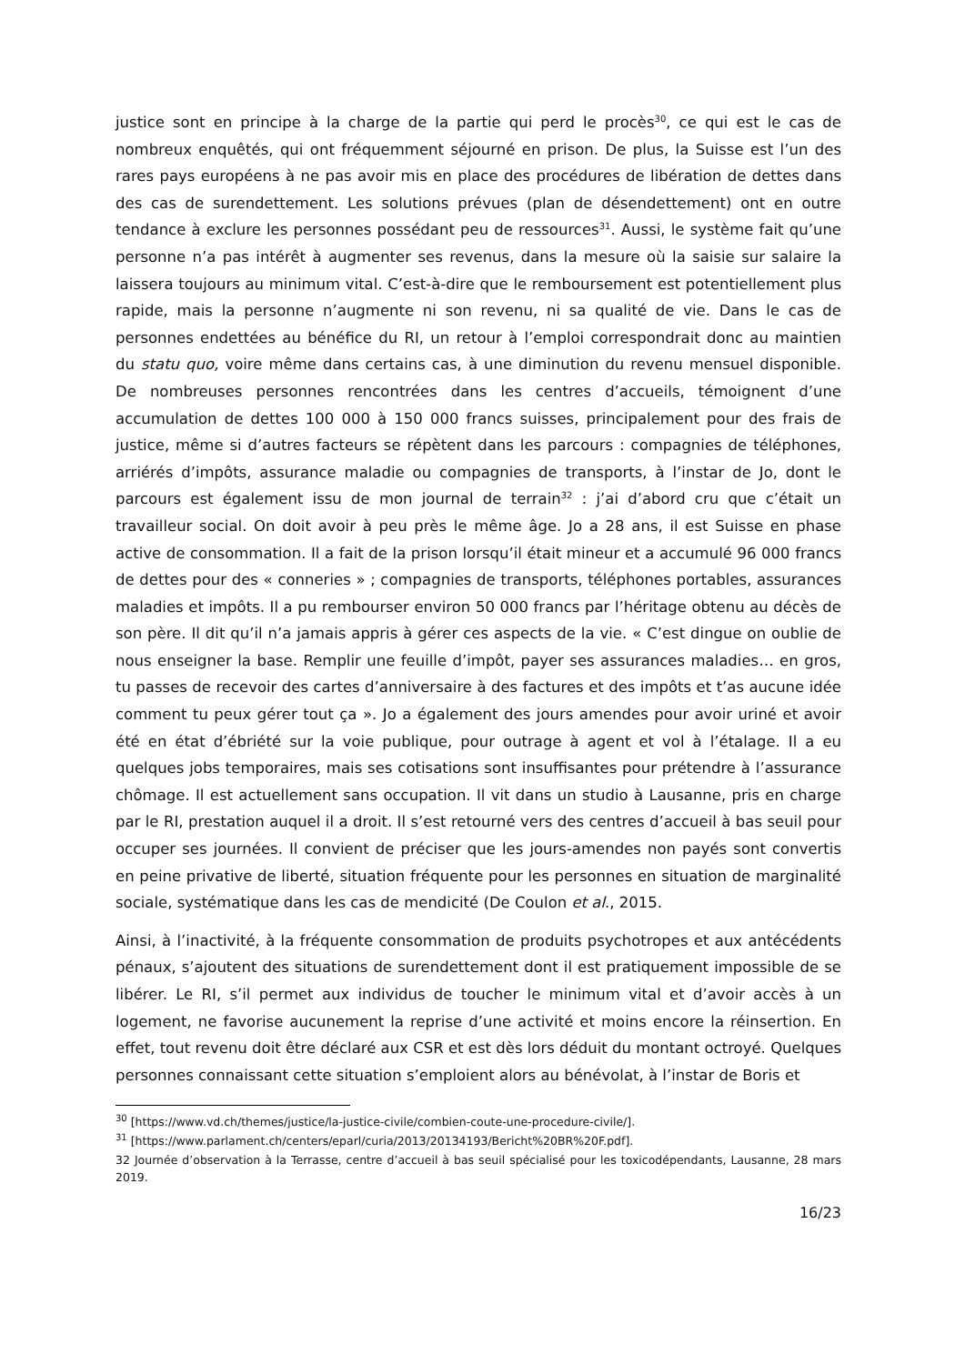justice sont en principe à la charge de la partie qui perd le procès<sup>30</sup>, ce qui est le cas de nombreux enquêtés, qui ont fréquemment séjourné en prison. De plus, la Suisse est l’un des rares pays européens à ne pas avoir mis en place des procédures de libération de dettes dans des cas de surendettement. Les solutions prévues (plan de désendettement) ont en outre tendance à exclure les personnes possédant peu de ressources<sup>31</sup>. Aussi, le système fait qu’une personne n’a pas intérêt à augmenter ses revenus, dans la mesure où la saisie sur salaire la laissera toujours au minimum vital. C’est-à-dire que le remboursement est potentiellement plus rapide, mais la personne n’augmente ni son revenu, ni sa qualité de vie. Dans le cas de personnes endettées au bénéfice du RI, un retour à l’emploi correspondrait donc au maintien du statu quo, voire même dans certains cas, à une diminution du revenu mensuel disponible. De nombreuses personnes rencontrées dans les centres d’accueils, témoignent d’une accumulation de dettes 100 000 à 150 000 francs suisses, principalement pour des frais de justice, même si d’autres facteurs se répètent dans les parcours : compagnies de téléphones, arriérés d’impôts, assurance maladie ou compagnies de transports, à l’instar de Jo, dont le parcours est également issu de mon journal de terrain<sup>32</sup> : j’ai d’abord cru que c’était un travailleur social. On doit avoir à peu près le même âge. Jo a 28 ans, il est Suisse en phase active de consommation. Il a fait de la prison lorsqu’il était mineur et a accumulé 96 000 francs de dettes pour des « conneries » ; compagnies de transports, téléphones portables, assurances maladies et impôts. Il a pu rembourser environ 50 000 francs par l’héritage obtenu au décès de son père. Il dit qu’il n’a jamais appris à gérer ces aspects de la vie. « C’est dingue on oublie de nous enseigner la base. Remplir une feuille d’impôt, payer ses assurances maladies… en gros, tu passes de recevoir des cartes d’anniversaire à des factures et des impôts et t’as aucune idée comment tu peux gérer tout ça ». Jo a également des jours amendes pour avoir uriné et avoir été en état d’ébriété sur la voie publique, pour outrage à agent et vol à l’étalage. Il a eu quelques jobs temporaires, mais ses cotisations sont insuffisantes pour prétendre à l’assurance chômage. Il est actuellement sans occupation. Il vit dans un studio à Lausanne, pris en charge par le RI, prestation auquel il a droit. Il s’est retourné vers des centres d’accueil à bas seuil pour occuper ses journées. Il convient de préciser que les jours-amendes non payés sont convertis en peine privative de liberté, situation fréquente pour les personnes en situation de marginalité sociale, systématique dans les cas de mendicité (De Coulon et al., 2015.
Ainsi, à l’inactivité, à la fréquente consommation de produits psychotropes et aux antécédents pénaux, s’ajoutent des situations de surendettement dont il est pratiquement impossible de se libérer. Le RI, s’il permet aux individus de toucher le minimum vital et d’avoir accès à un logement, ne favorise aucunement la reprise d’une activité et moins encore la réinsertion. En effet, tout revenu doit être déclaré aux CSR et est dès lors déduit du montant octroyé. Quelques personnes connaissant cette situation s’emploient alors au bénévolat, à l’instar de Boris et
<sup>30</sup> [https://www.vd.ch/themes/justice/la-justice-civile/combien-coute-une-procedure-civile/].
<sup>31</sup> [https://www.parlament.ch/centers/eparl/curia/2013/20134193/Bericht%20BR%20F.pdf].
32 Journée d’observation à la Terrasse, centre d’accueil à bas seuil spécialisé pour les toxicodépendants, Lausanne, 28 mars 2019.
16/23